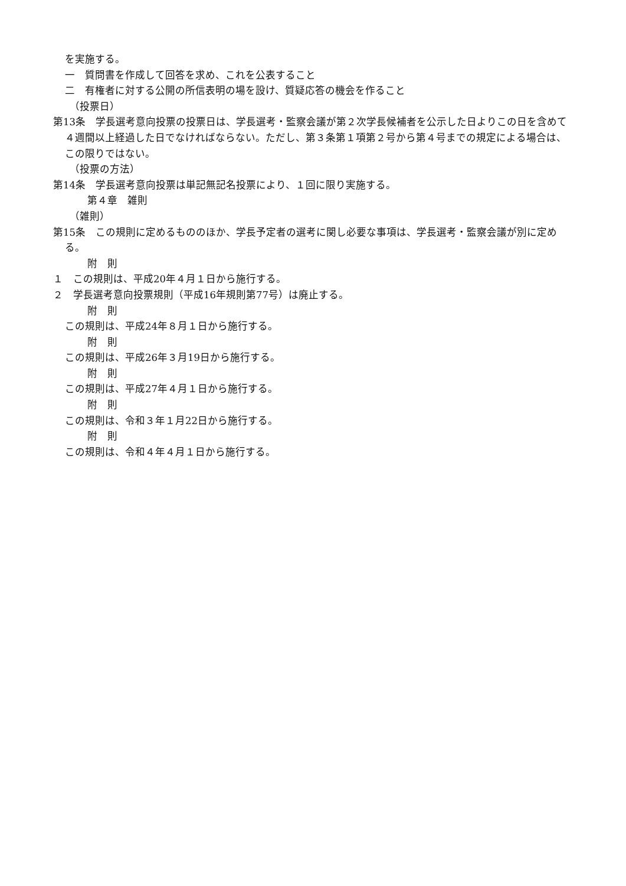を実施する。
一　質問書を作成して回答を求め、これを公表すること
二　有権者に対する公開の所信表明の場を設け、質疑応答の機会を作ること
（投票日）
第13条　学長選考意向投票の投票日は、学長選考・監察会議が第２次学長候補者を公示した日よりこの日を含めて４週間以上経過した日でなければならない。ただし、第３条第１項第２号から第４号までの規定による場合は、この限りではない。
（投票の方法）
第14条　学長選考意向投票は単記無記名投票により、１回に限り実施する。
第４章　雑則
（雑則）
第15条　この規則に定めるもののほか、学長予定者の選考に関し必要な事項は、学長選考・監察会議が別に定める。
附　則
１　この規則は、平成20年４月１日から施行する。
２　学長選考意向投票規則（平成16年規則第77号）は廃止する。
附　則
この規則は、平成24年８月１日から施行する。
附　則
この規則は、平成26年３月19日から施行する。
附　則
この規則は、平成27年４月１日から施行する。
附　則
この規則は、令和３年１月22日から施行する。
附　則
この規則は、令和４年４月１日から施行する。